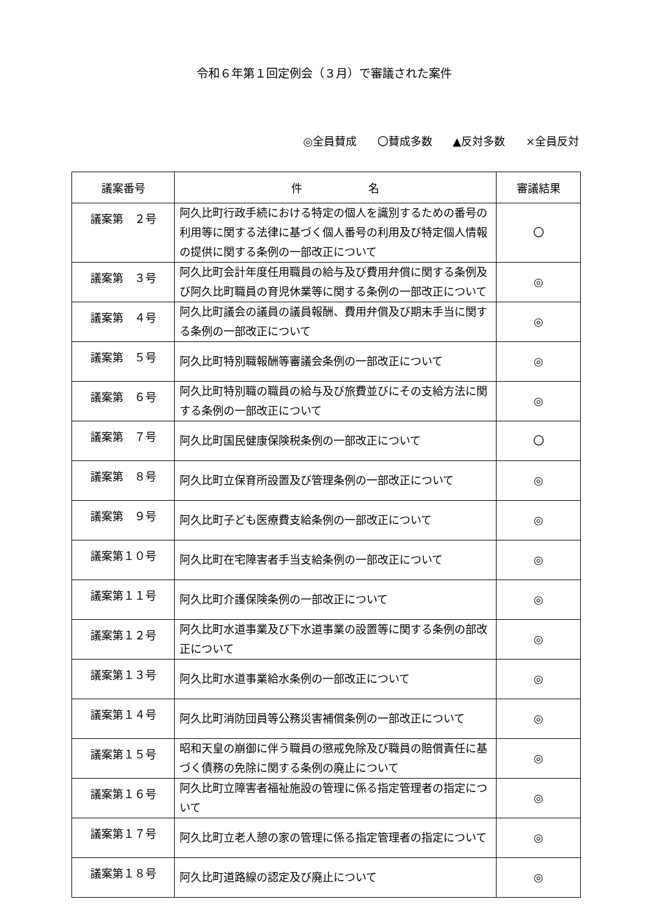令和６年第１回定例会（３月）で審議された案件
◎全員賛成 〇賛成多数 ▲反対多数 ×全員反対
| 議案番号 | 件 名 | 審議結果 |
| --- | --- | --- |
| 議案第 ２号 | 阿久比町行政手続における特定の個人を識別するための番号の利用等に関する法律に基づく個人番号の利用及び特定個人情報の提供に関する条例の一部改正について | 〇 |
| 議案第 ３号 | 阿久比町会計年度任用職員の給与及び費用弁償に関する条例及び阿久比町職員の育児休業等に関する条例の一部改正について | ◎ |
| 議案第 ４号 | 阿久比町議会の議員の議員報酬、費用弁償及び期末手当に関する条例の一部改正について | ◎ |
| 議案第 ５号 | 阿久比町特別職報酬等審議会条例の一部改正について | ◎ |
| 議案第 ６号 | 阿久比町特別職の職員の給与及び旅費並びにその支給方法に関する条例の一部改正について | ◎ |
| 議案第 ７号 | 阿久比町国民健康保険税条例の一部改正について | 〇 |
| 議案第 ８号 | 阿久比町立保育所設置及び管理条例の一部改正について | ◎ |
| 議案第 ９号 | 阿久比町子ども医療費支給条例の一部改正について | ◎ |
| 議案第１０号 | 阿久比町在宅障害者手当支給条例の一部改正について | ◎ |
| 議案第１１号 | 阿久比町介護保険条例の一部改正について | ◎ |
| 議案第１２号 | 阿久比町水道事業及び下水道事業の設置等に関する条例の部改正について | ◎ |
| 議案第１３号 | 阿久比町水道事業給水条例の一部改正について | ◎ |
| 議案第１４号 | 阿久比町消防団員等公務災害補償条例の一部改正について | ◎ |
| 議案第１５号 | 昭和天皇の崩御に伴う職員の懲戒免除及び職員の賠償責任に基づく債務の免除に関する条例の廃止について | ◎ |
| 議案第１６号 | 阿久比町立障害者福祉施設の管理に係る指定管理者の指定について | ◎ |
| 議案第１７号 | 阿久比町立老人憩の家の管理に係る指定管理者の指定について | ◎ |
| 議案第１８号 | 阿久比町道路線の認定及び廃止について | ◎ |